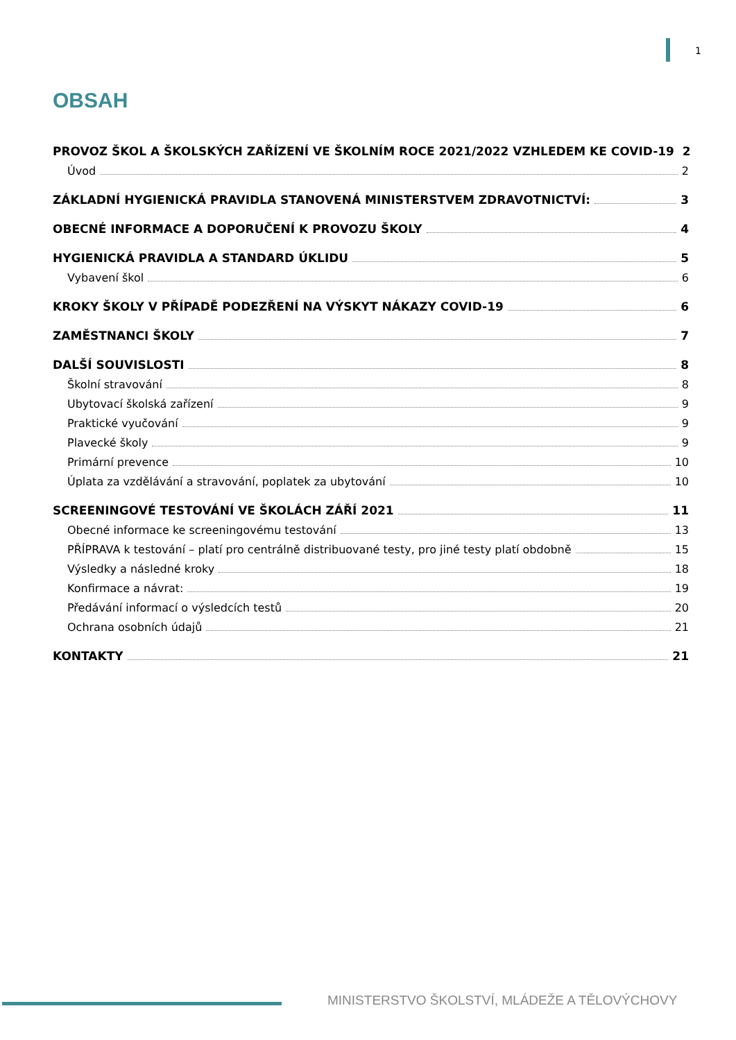1
OBSAH
PROVOZ ŠKOL A ŠKOLSKÝCH ZAŘÍZENÍ VE ŠKOLNÍM ROCE 2021/2022 VZHLEDEM KE COVID-19 2
Úvod 2
ZÁKLADNÍ HYGIENICKÁ PRAVIDLA STANOVENÁ MINISTERSTVEM ZDRAVOTNICTVÍ: 3
OBECNÉ INFORMACE A DOPORUČENÍ K PROVOZU ŠKOLY 4
HYGIENICKÁ PRAVIDLA A STANDARD ÚKLIDU 5
Vybavení škol 6
KROKY ŠKOLY V PŘÍPADĚ PODEZŘENÍ NA VÝSKYT NÁKAZY COVID-19 6
ZAMĚSTNANCI ŠKOLY 7
DALŠÍ SOUVISLOSTI 8
Školní stravování 8
Ubytovací školská zařízení 9
Praktické vyučování 9
Plavecké školy 9
Primární prevence 10
Úplata za vzdělávání a stravování, poplatek za ubytování 10
SCREENINGOVÉ TESTOVÁNÍ VE ŠKOLÁCH ZÁŘÍ 2021 11
Obecné informace ke screeningovému testování 13
PŘÍPRAVA k testování – platí pro centrálně distribuované testy, pro jiné testy platí obdobně 15
Výsledky a následné kroky 18
Konfirmace a návrat: 19
Předávání informací o výsledcích testů 20
Ochrana osobních údajů 21
KONTAKTY 21
MINISTERSTVO ŠKOLSTVÍ, MLÁDEŽE A TĚLOVÝCHOVY